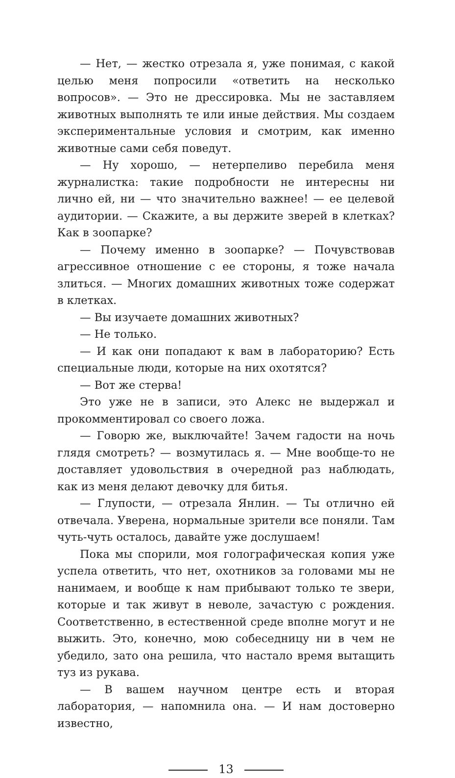— Нет, — жестко отрезала я, уже понимая, с какой целью меня попросили «ответить на несколько вопросов». — Это не дрессировка. Мы не заставляем животных выполнять те или иные действия. Мы создаем экспериментальные условия и смотрим, как именно животные сами себя поведут.
— Ну хорошо, — нетерпеливо перебила меня журналистка: такие подробности не интересны ни лично ей, ни — что значительно важнее! — ее целевой аудитории. — Скажите, а вы держите зверей в клетках? Как в зоопарке?
— Почему именно в зоопарке? — Почувствовав агрессивное отношение с ее стороны, я тоже начала злиться. — Многих домашних животных тоже содержат в клетках.
— Вы изучаете домашних животных?
— Не только.
— И как они попадают к вам в лабораторию? Есть специальные люди, которые на них охотятся?
— Вот же стерва!
Это уже не в записи, это Алекс не выдержал и прокомментировал со своего ложа.
— Говорю же, выключайте! Зачем гадости на ночь глядя смотреть? — возмутилась я. — Мне вообще-то не доставляет удовольствия в очередной раз наблюдать, как из меня делают девочку для битья.
— Глупости, — отрезала Янлин. — Ты отлично ей отвечала. Уверена, нормальные зрители все поняли. Там чуть-чуть осталось, давайте уже дослушаем!
Пока мы спорили, моя голографическая копия уже успела ответить, что нет, охотников за головами мы не нанимаем, и вообще к нам прибывают только те звери, которые и так живут в неволе, зачастую с рождения. Соответственно, в естественной среде вполне могут и не выжить. Это, конечно, мою собеседницу ни в чем не убедило, зато она решила, что настало время вытащить туз из рукава.
— В вашем научном центре есть и вторая лаборатория, — напомнила она. — И нам достоверно известно,
13